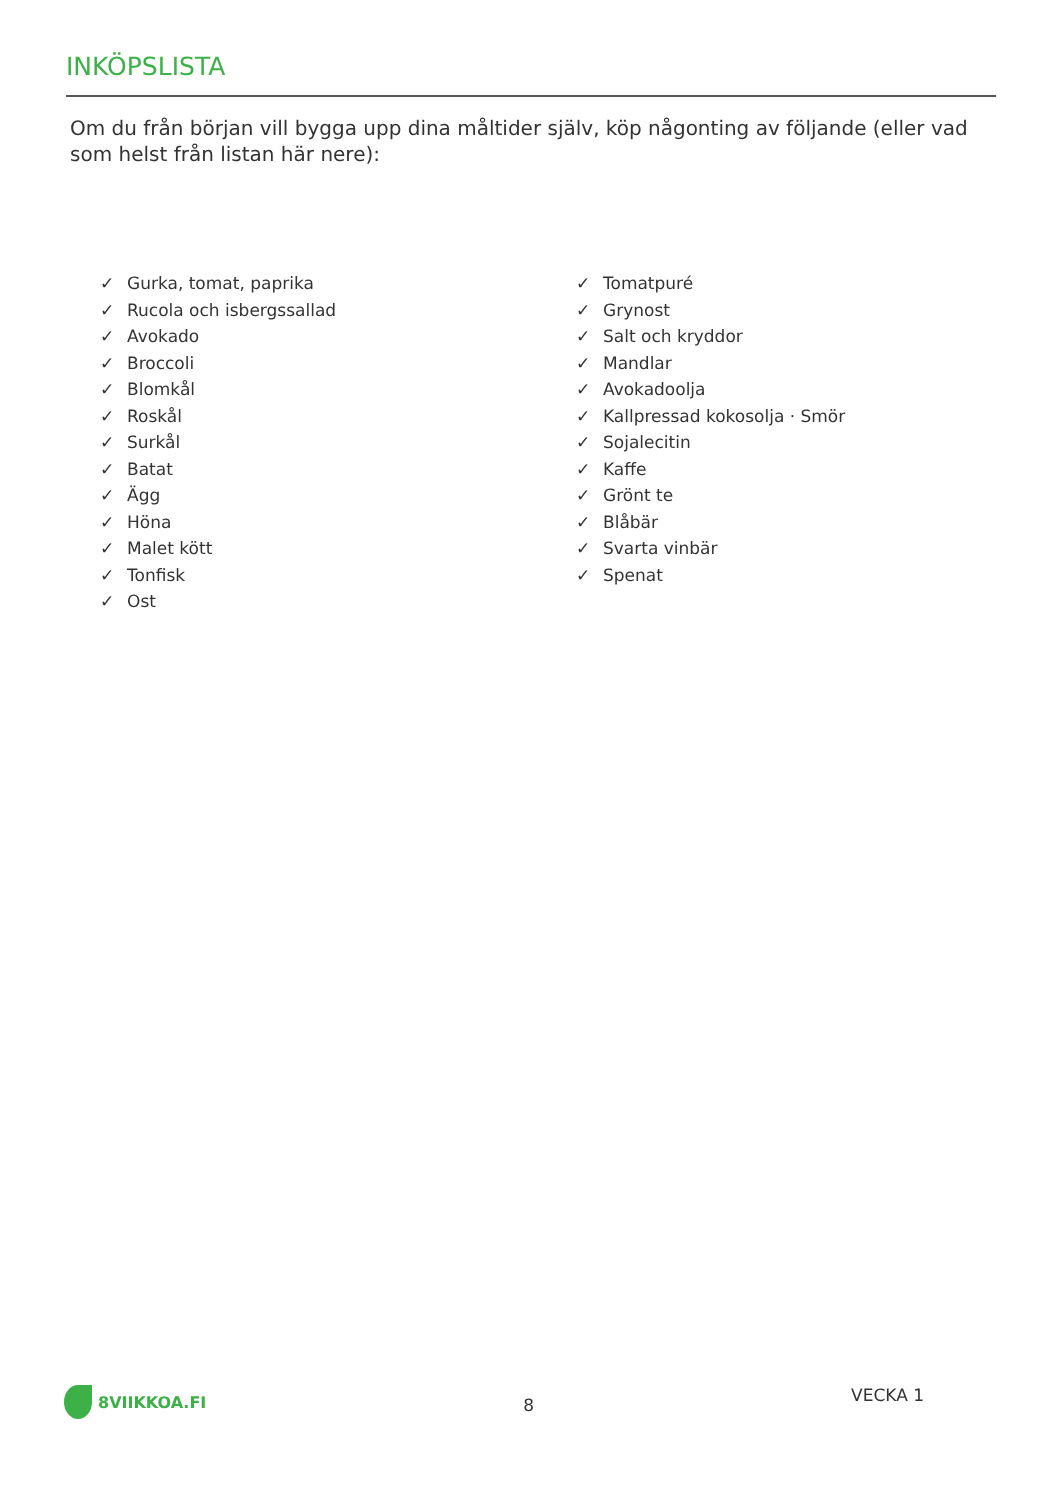INKÖPSLISTA
Om du från början vill bygga upp dina måltider själv, köp någonting av följande (eller vad som helst från listan här nere):
✓ Gurka, tomat, paprika
✓ Rucola och isbergssallad
✓ Avokado
✓ Broccoli
✓ Blomkål
✓ Roskål
✓ Surkål
✓ Batat
✓ Ägg
✓ Höna
✓ Malet kött
✓ Tonfisk
✓ Ost
✓ Tomatpuré
✓ Grynost
✓ Salt och kryddor
✓ Mandlar
✓ Avokadoolja
✓ Kallpressad kokosolja · Smör
✓ Sojalecitin
✓ Kaffe
✓ Grönt te
✓ Blåbär
✓ Svarta vinbär
✓ Spenat
8VIIKKOA.FI
8
VECKA 1